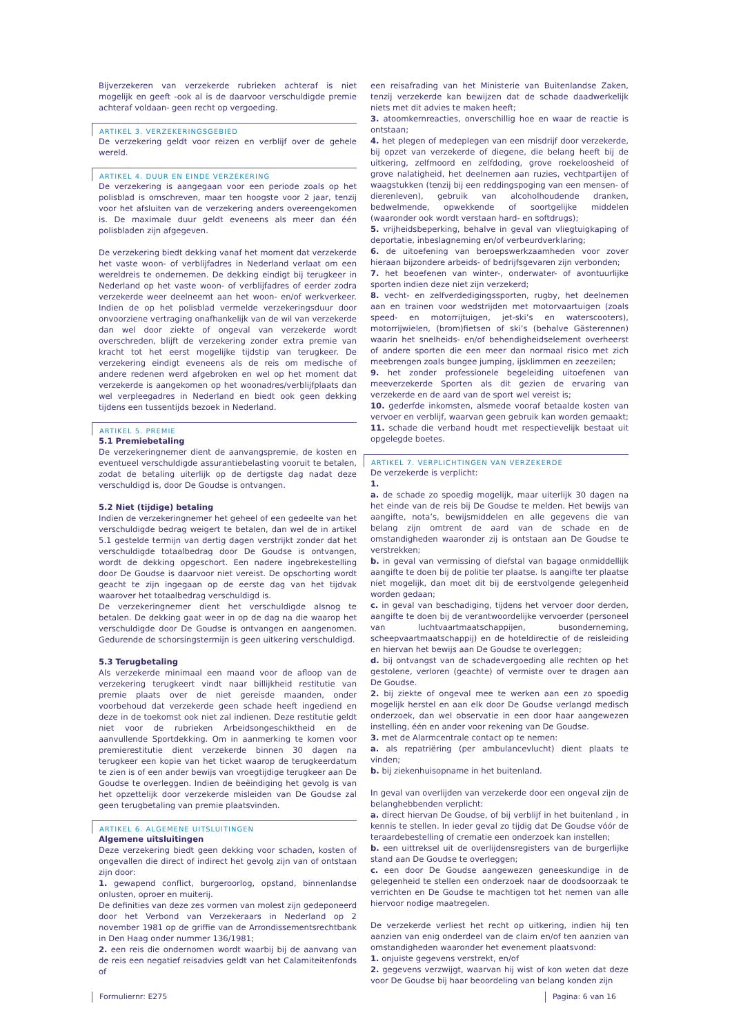Bijverzekeren van verzekerde rubrieken achteraf is niet mogelijk en geeft -ook al is de daarvoor verschuldigde premie achteraf voldaan- geen recht op vergoeding.
ARTIKEL 3. VERZEKERINGSGEBIED
De verzekering geldt voor reizen en verblijf over de gehele wereld.
ARTIKEL 4. DUUR EN EINDE VERZEKERING
De verzekering is aangegaan voor een periode zoals op het polisblad is omschreven, maar ten hoogste voor 2 jaar, tenzij voor het afsluiten van de verzekering anders overeengekomen is. De maximale duur geldt eveneens als meer dan één polisbladen zijn afgegeven.
De verzekering biedt dekking vanaf het moment dat verzekerde het vaste woon- of verblijfadres in Nederland verlaat om een wereldreis te ondernemen. De dekking eindigt bij terugkeer in Nederland op het vaste woon- of verblijfadres of eerder zodra verzekerde weer deelneemt aan het woon- en/of werkverkeer. Indien de op het polisblad vermelde verzekeringsduur door onvoorziene vertraging onafhankelijk van de wil van verzekerde dan wel door ziekte of ongeval van verzekerde wordt overschreden, blijft de verzekering zonder extra premie van kracht tot het eerst mogelijke tijdstip van terugkeer. De verzekering eindigt eveneens als de reis om medische of andere redenen werd afgebroken en wel op het moment dat verzekerde is aangekomen op het woonadres/verblijfplaats dan wel verpleegadres in Nederland en biedt ook geen dekking tijdens een tussentijds bezoek in Nederland.
ARTIKEL 5. PREMIE
5.1 Premiebetaling
De verzekeringnemer dient de aanvangspremie, de kosten en eventueel verschuldigde assurantiebelasting vooruit te betalen, zodat de betaling uiterlijk op de dertigste dag nadat deze verschuldigd is, door De Goudse is ontvangen.
5.2 Niet (tijdige) betaling
Indien de verzekeringnemer het geheel of een gedeelte van het verschuldigde bedrag weigert te betalen, dan wel de in artikel 5.1 gestelde termijn van dertig dagen verstrijkt zonder dat het verschuldigde totaalbedrag door De Goudse is ontvangen, wordt de dekking opgeschort. Een nadere ingebrekestelling door De Goudse is daarvoor niet vereist. De opschorting wordt geacht te zijn ingegaan op de eerste dag van het tijdvak waarover het totaalbedrag verschuldigd is.
De verzekeringnemer dient het verschuldigde alsnog te betalen. De dekking gaat weer in op de dag na die waarop het verschuldigde door De Goudse is ontvangen en aangenomen. Gedurende de schorsingstermijn is geen uitkering verschuldigd.
5.3 Terugbetaling
Als verzekerde minimaal een maand voor de afloop van de verzekering terugkeert vindt naar billijkheid restitutie van premie plaats over de niet gereisde maanden, onder voorbehoud dat verzekerde geen schade heeft ingediend en deze in de toekomst ook niet zal indienen. Deze restitutie geldt niet voor de rubrieken Arbeidsongeschiktheid en de aanvullende Sportdekking. Om in aanmerking te komen voor premierestitutie dient verzekerde binnen 30 dagen na terugkeer een kopie van het ticket waarop de terugkeerdatum te zien is of een ander bewijs van vroegtijdige terugkeer aan De Goudse te overleggen. Indien de beëindiging het gevolg is van het opzettelijk door verzekerde misleiden van De Goudse zal geen terugbetaling van premie plaatsvinden.
ARTIKEL 6. ALGEMENE UITSLUITINGEN
Algemene uitsluitingen
Deze verzekering biedt geen dekking voor schaden, kosten of ongevallen die direct of indirect het gevolg zijn van of ontstaan zijn door:
1. gewapend conflict, burgeroorlog, opstand, binnenlandse onlusten, oproer en muiterij.
De definities van deze zes vormen van molest zijn gedeponeerd door het Verbond van Verzekeraars in Nederland op 2 november 1981 op de griffie van de Arrondissementsrechtbank in Den Haag onder nummer 136/1981;
2. een reis die ondernomen wordt waarbij bij de aanvang van de reis een negatief reisadvies geldt van het Calamiteitenfonds of
een reisafrading van het Ministerie van Buitenlandse Zaken, tenzij verzekerde kan bewijzen dat de schade daadwerkelijk niets met dit advies te maken heeft;
3. atoomkernreacties, onverschillig hoe en waar de reactie is ontstaan;
4. het plegen of medeplegen van een misdrijf door verzekerde, bij opzet van verzekerde of diegene, die belang heeft bij de uitkering, zelfmoord en zelfdoding, grove roekeloosheid of grove nalatigheid, het deelnemen aan ruzies, vechtpartijen of waagstukken (tenzij bij een reddingspoging van een mensen- of dierenleven), gebruik van alcoholhoudende dranken, bedwelmende, opwekkende of soortgelijke middelen (waaronder ook wordt verstaan hard- en softdrugs);
5. vrijheidsbeperking, behalve in geval van vliegtuigkaping of deportatie, inbeslagneming en/of verbeurdverklaring;
6. de uitoefening van beroepswerkzaamheden voor zover hieraan bijzondere arbeids- of bedrijfsgevaren zijn verbonden;
7. het beoefenen van winter-, onderwater- of avontuurlijke sporten indien deze niet zijn verzekerd;
8. vecht- en zelfverdedigingssporten, rugby, het deelnemen aan en trainen voor wedstrijden met motorvaartuigen (zoals speed- en motorrijtuigen, jet-ski’s en waterscooters), motorrijwielen, (brom)fietsen of ski’s (behalve Gästerennen) waarin het snelheids- en/of behendigheidselement overheerst of andere sporten die een meer dan normaal risico met zich meebrengen zoals bungee jumping, ijsklimmen en zeezeilen;
9. het zonder professionele begeleiding uitoefenen van meeverzekerde Sporten als dit gezien de ervaring van verzekerde en de aard van de sport wel vereist is;
10. gederfde inkomsten, alsmede vooraf betaalde kosten van vervoer en verblijf, waarvan geen gebruik kan worden gemaakt;
11. schade die verband houdt met respectievelijk bestaat uit opgelegde boetes.
ARTIKEL 7. VERPLICHTINGEN VAN VERZEKERDE
De verzekerde is verplicht:
1.
a. de schade zo spoedig mogelijk, maar uiterlijk 30 dagen na het einde van de reis bij De Goudse te melden. Het bewijs van aangifte, nota’s, bewijsmiddelen en alle gegevens die van belang zijn omtrent de aard van de schade en de omstandigheden waaronder zij is ontstaan aan De Goudse te verstrekken;
b. in geval van vermissing of diefstal van bagage onmiddellijk aangifte te doen bij de politie ter plaatse. Is aangifte ter plaatse niet mogelijk, dan moet dit bij de eerstvolgende gelegenheid worden gedaan;
c. in geval van beschadiging, tijdens het vervoer door derden, aangifte te doen bij de verantwoordelijke vervoerder (personeel van luchtvaartmaatschappijen, busonderneming, scheepvaartmaatschappij) en de hoteldirectie of de reisleiding en hiervan het bewijs aan De Goudse te overleggen;
d. bij ontvangst van de schadevergoeding alle rechten op het gestolene, verloren (geachte) of vermiste over te dragen aan De Goudse.
2. bij ziekte of ongeval mee te werken aan een zo spoedig mogelijk herstel en aan elk door De Goudse verlangd medisch onderzoek, dan wel observatie in een door haar aangewezen instelling, één en ander voor rekening van De Goudse.
3. met de Alarmcentrale contact op te nemen:
a. als repatriëring (per ambulancevlucht) dient plaats te vinden;
b. bij ziekenhuisopname in het buitenland.
In geval van overlijden van verzekerde door een ongeval zijn de belanghebbenden verplicht:
a. direct hiervan De Goudse, of bij verblijf in het buitenland , in kennis te stellen. In ieder geval zo tijdig dat De Goudse vóór de teraardebestelling of crematie een onderzoek kan instellen;
b. een uittreksel uit de overlijdensregisters van de burgerlijke stand aan De Goudse te overleggen;
c. een door De Goudse aangewezen geneeskundige in de gelegenheid te stellen een onderzoek naar de doodsoorzaak te verrichten en De Goudse te machtigen tot het nemen van alle hiervoor nodige maatregelen.
De verzekerde verliest het recht op uitkering, indien hij ten aanzien van enig onderdeel van de claim en/of ten aanzien van omstandigheden waaronder het evenement plaatsvond:
1. onjuiste gegevens verstrekt, en/of
2. gegevens verzwijgt, waarvan hij wist of kon weten dat deze voor De Goudse bij haar beoordeling van belang konden zijn
Formuliernr: E275 Pagina: 6 van 16